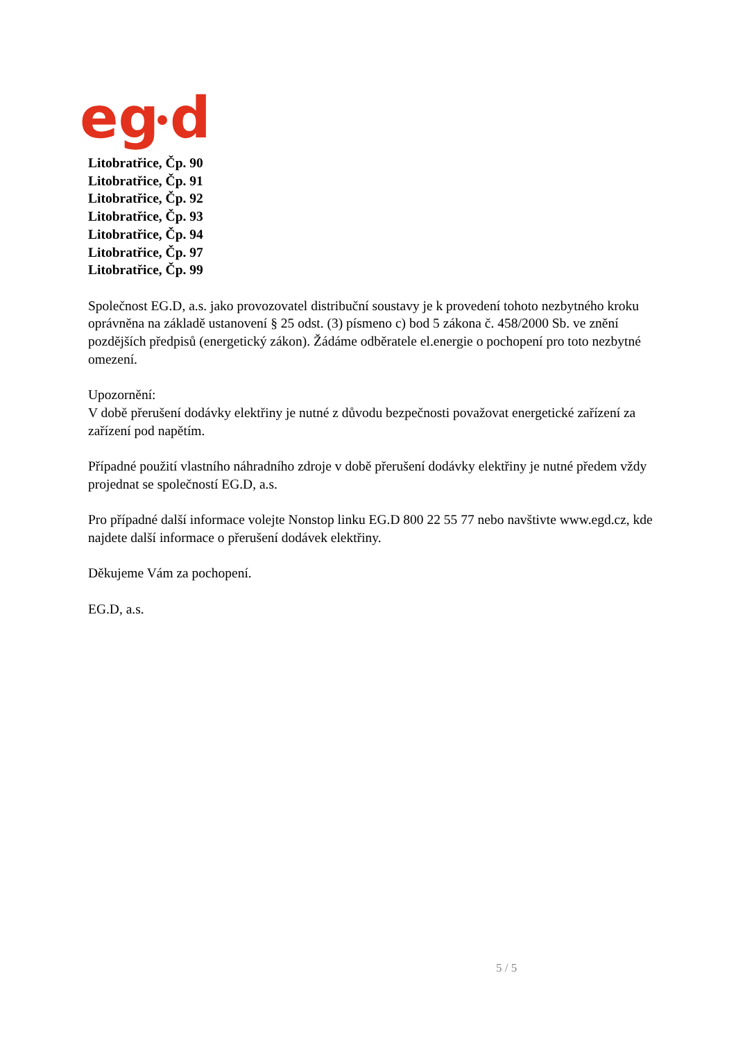eg
d
Litobratřice, Čp. 90
Litobratřice, Čp. 91
Litobratřice, Čp. 92
Litobratřice, Čp. 93
Litobratřice, Čp. 94
Litobratřice, Čp. 97
Litobratřice, Čp. 99
Společnost EG.D, a.s. jako provozovatel distribuční soustavy je k provedení tohoto nezbytného kroku oprávněna na základě ustanovení § 25 odst. (3) písmeno c) bod 5 zákona č. 458/2000 Sb. ve znění pozdějších předpisů (energetický zákon). Žádáme odběratele el.energie o pochopení pro toto nezbytné omezení.
Upozornění:
V době přerušení dodávky elektřiny je nutné z důvodu bezpečnosti považovat energetické zařízení za zařízení pod napětím.
Případné použití vlastního náhradního zdroje v době přerušení dodávky elektřiny je nutné předem vždy projednat se společností EG.D, a.s.
Pro případné další informace volejte Nonstop linku EG.D 800 22 55 77 nebo navštivte www.egd.cz, kde najdete další informace o přerušení dodávek elektřiny.
Děkujeme Vám za pochopení.
EG.D, a.s.
5 / 5